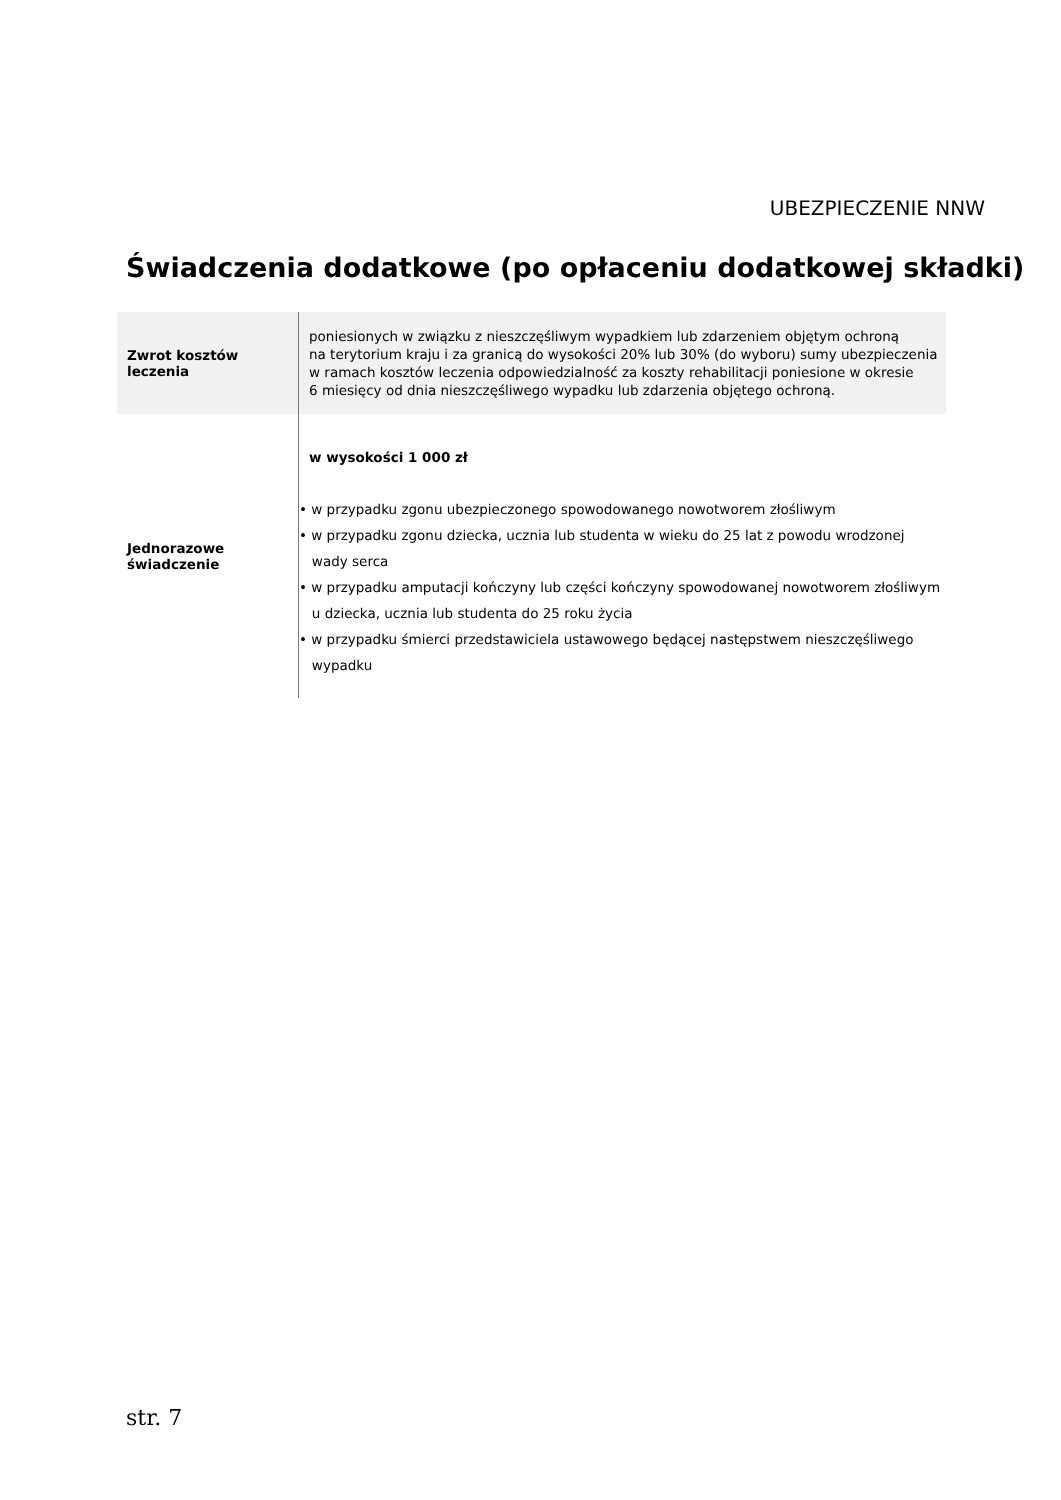UBEZPIECZENIE NNW
Świadczenia dodatkowe (po opłaceniu dodatkowej składki)
| Zwrot kosztów leczenia | poniesionych w związku z nieszczęśliwym wypadkiem lub zdarzeniem objętym ochroną na terytorium kraju i za granicą do wysokości 20% lub 30% (do wyboru) sumy ubezpieczenia w ramach kosztów leczenia odpowiedzialność za koszty rehabilitacji poniesione w okresie 6 miesięcy od dnia nieszczęśliwego wypadku lub zdarzenia objętego ochroną. |
| Jednorazowe świadczenie | w wysokości 1 000 zł • w przypadku zgonu ubezpieczonego spowodowanego nowotworem złośliwym • w przypadku zgonu dziecka, ucznia lub studenta w wieku do 25 lat z powodu wrodzonej wady serca • w przypadku amputacji kończyny lub części kończyny spowodowanej nowotworem złośliwym u dziecka, ucznia lub studenta do 25 roku życia • w przypadku śmierci przedstawiciela ustawowego będącej następstwem nieszczęśliwego wypadku |
str. 7